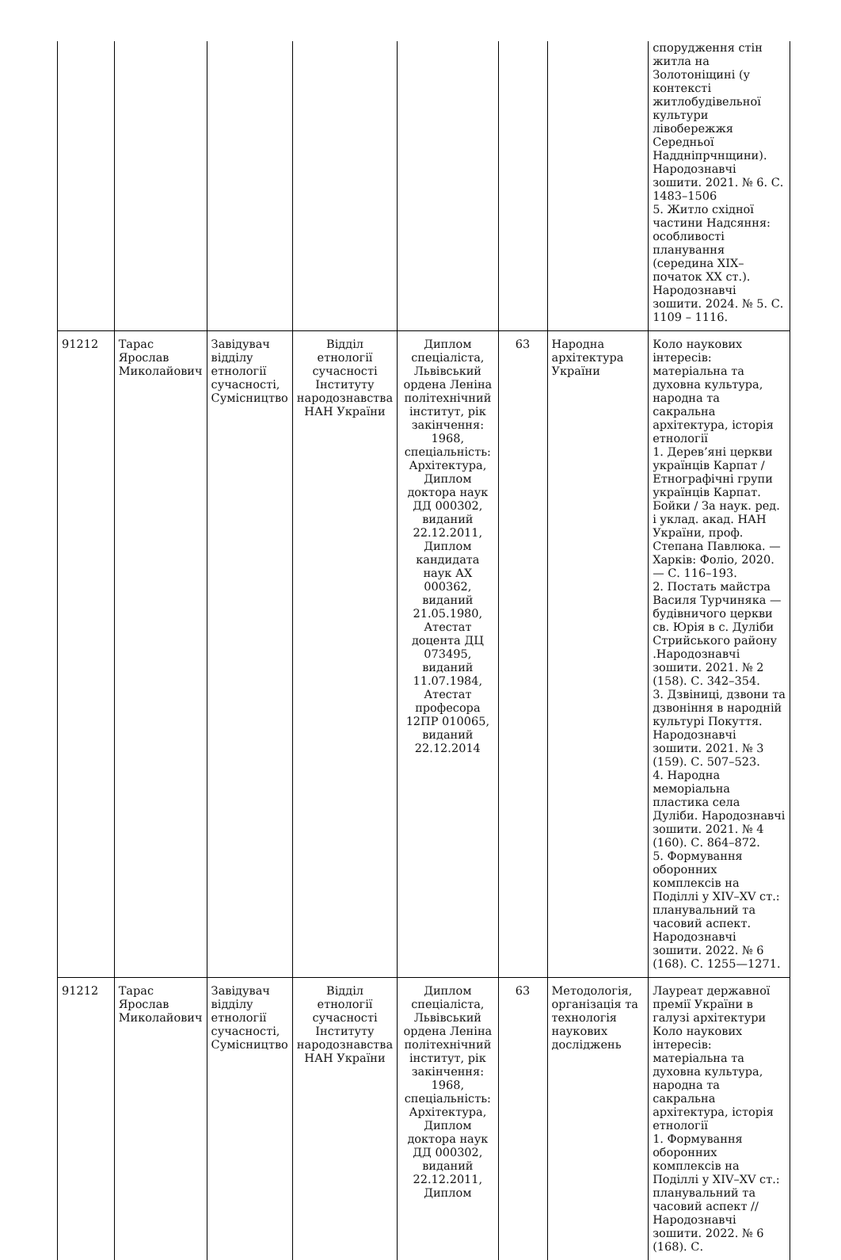| | | | | | | | спорудження стін житла на Золотоніщині (у контексті житлобудівельної культури лівобережжя Середньої Наддніпрчнщини). Народознавчі зошити. 2021. № 6. С. 1483–1506 5. Житло східної частини Надсяння: особливості планування (середина XIX– початок XX ст.). Народознавчі зошити. 2024. № 5. С. 1109 – 1116. |
| 91212 | Тарас Ярослав Миколайович | Завідувач відділу етнології сучасності, Сумісництво | Відділ етнології сучасності Інституту народознавства НАН України | Диплом спеціаліста, Львівський ордена Леніна політехнічний інститут, рік закінчення: 1968, спеціальність: Архітектура, Диплом доктора наук ДД 000302, виданий 22.12.2011, Диплом кандидата наук АХ 000362, виданий 21.05.1980, Атестат доцента ДЦ 073495, виданий 11.07.1984, Атестат професора 12ПР 010065, виданий 22.12.2014 | 63 | Народна архітектура України | Коло наукових інтересів: матеріальна та духовна культура, народна та сакральна архітектура, історія етнології 1. Дерев’яні церкви українців Карпат / Етнографічні групи українців Карпат. Бойки / За наук. ред. і уклад. акад. НАН України, проф. Степана Павлюка. — Харків: Фоліо, 2020. — С. 116–193. 2. Постать майстра Василя Турчиняка — будівничого церкви св. Юрія в с. Дуліби Стрийського району .Народознавчі зошити. 2021. № 2 (158). С. 342–354. 3. Дзвіниці, дзвони та дзвоніння в народній культурі Покуття. Народознавчі зошити. 2021. № 3 (159). С. 507–523. 4. Народна меморіальна пластика села Дуліби. Народознавчі зошити. 2021. № 4 (160). С. 864–872. 5. Формування оборонних комплексів на Поділлі у XIV–XV ст.: планувальний та часовий аспект. Народознавчі зошити. 2022. № 6 (168). С. 1255—1271. |
| 91212 | Тарас Ярослав Миколайович | Завідувач відділу етнології сучасності, Сумісництво | Відділ етнології сучасності Інституту народознавства НАН України | Диплом спеціаліста, Львівський ордена Леніна політехнічний інститут, рік закінчення: 1968, спеціальність: Архітектура, Диплом доктора наук ДД 000302, виданий 22.12.2011, Диплом | 63 | Методологія, організація та технологія наукових досліджень | Лауреат державної премії України в галузі архітектури Коло наукових інтересів: матеріальна та духовна культура, народна та сакральна архітектура, історія етнології 1. Формування оборонних комплексів на Поділлі у XIV–XV ст.: планувальний та часовий аспект // Народознавчі зошити. 2022. № 6 (168). С. |